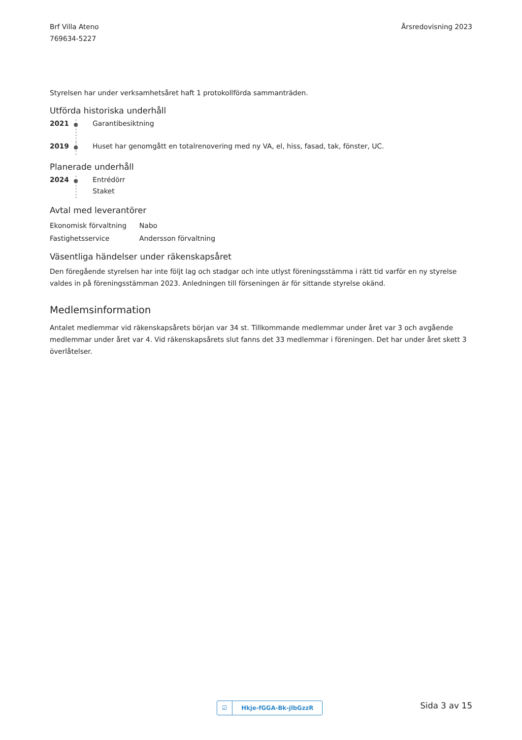Brf Villa Ateno
769634-5227
Årsredovisning 2023
Styrelsen har under verksamhetsåret haft 1 protokollförda sammanträden.
Utförda historiska underhåll
2021 Garantibesiktning
2019 Huset har genomgått en totalrenovering med ny VA, el, hiss, fasad, tak, fönster, UC.
Planerade underhåll
2024 Entrédörr
Staket
Avtal med leverantörer
| Ekonomisk förvaltning | Nabo |
| Fastighetsservice | Andersson förvaltning |
Väsentliga händelser under räkenskapsåret
Den föregående styrelsen har inte följt lag och stadgar och inte utlyst föreningsstämma i rätt tid varför en ny styrelse valdes in på föreningsstämman 2023. Anledningen till förseningen är för sittande styrelse okänd.
Medlemsinformation
Antalet medlemmar vid räkenskapsårets början var 34 st. Tillkommande medlemmar under året var 3 och avgående medlemmar under året var 4. Vid räkenskapsårets slut fanns det 33 medlemmar i föreningen. Det har under året skett 3 överlåtelser.
☑ Hkje-fGGA-Bk-jlbGzzR Sida 3 av 15